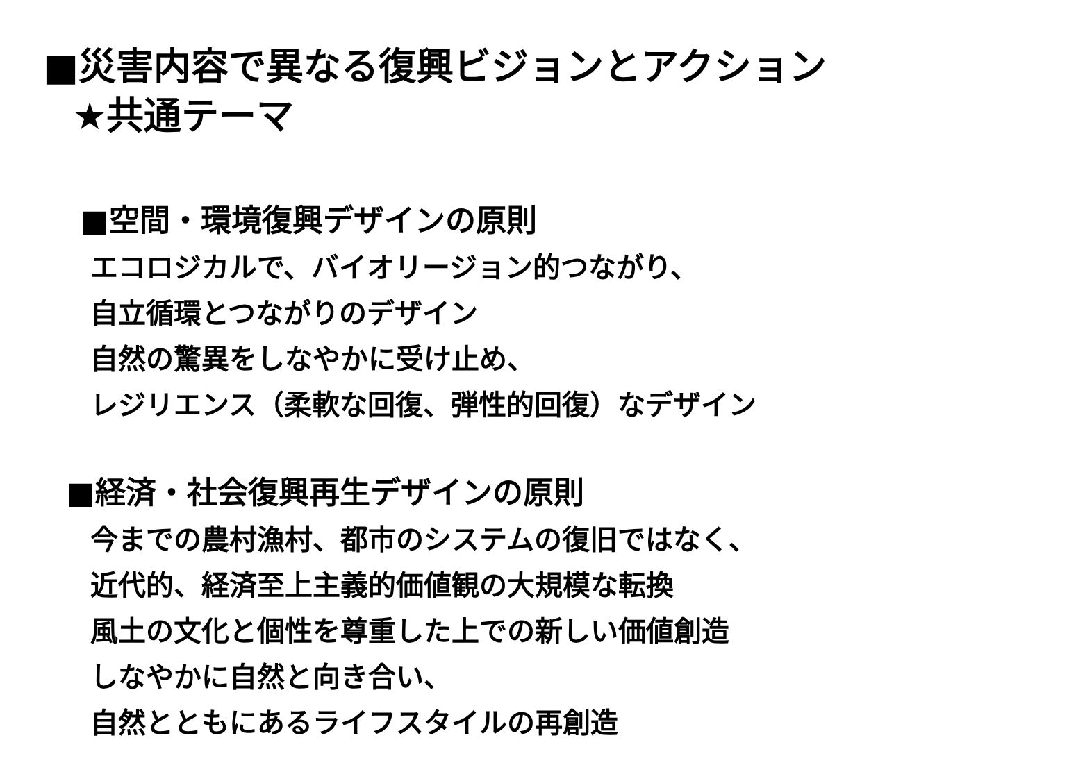■災害内容で異なる復興ビジョンとアクション
★共通テーマ
■空間・環境復興デザインの原則
エコロジカルで、バイオリージョン的つながり、
自立循環とつながりのデザイン
自然の驚異をしなやかに受け止め、
レジリエンス（柔軟な回復、弾性的回復）なデザイン
■経済・社会復興再生デザインの原則
今までの農村漁村、都市のシステムの復旧ではなく、
近代的、経済至上主義的価値観の大規模な転換
風土の文化と個性を尊重した上での新しい価値創造
しなやかに自然と向き合い、
自然とともにあるライフスタイルの再創造